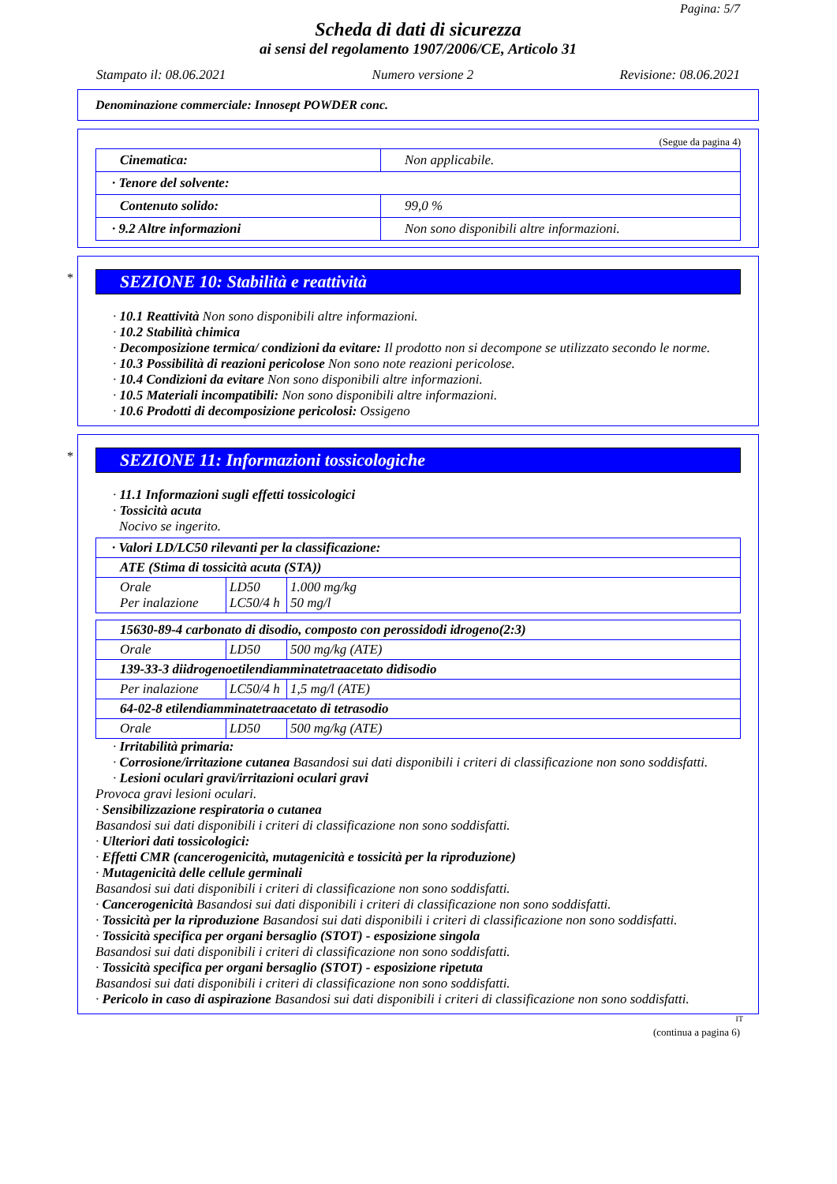Pagina: 5/7
Scheda di dati di sicurezza
ai sensi del regolamento 1907/2006/CE, Articolo 31
Stampato il: 08.06.2021 Numero versione 2 Revisione: 08.06.2021
Denominazione commerciale: Innosept POWDER conc.
(Segue da pagina 4)
| Cinematica: | Non applicabile. |
| · Tenore del solvente: | |
| Contenuto solido: | 99,0 % |
| · 9.2 Altre informazioni | Non sono disponibili altre informazioni. |
*
SEZIONE 10: Stabilità e reattività
· 10.1 Reattività Non sono disponibili altre informazioni.
· 10.2 Stabilità chimica
· Decomposizione termica/ condizioni da evitare: Il prodotto non si decompone se utilizzato secondo le norme.
· 10.3 Possibilità di reazioni pericolose Non sono note reazioni pericolose.
· 10.4 Condizioni da evitare Non sono disponibili altre informazioni.
· 10.5 Materiali incompatibili: Non sono disponibili altre informazioni.
· 10.6 Prodotti di decomposizione pericolosi: Ossigeno
*
SEZIONE 11: Informazioni tossicologiche
· 11.1 Informazioni sugli effetti tossicologici
· Tossicità acuta
Nocivo se ingerito.
| · Valori LD/LC50 rilevanti per la classificazione: | | |
| ATE (Stima di tossicità acuta (STA)) | | |
| Orale Per inalazione | LD50 LC50/4 h | 1.000 mg/kg 50 mg/l |
| 15630-89-4 carbonato di disodio, composto con perossidodi idrogeno(2:3) | | |
| Orale | LD50 | 500 mg/kg (ATE) |
| 139-33-3 diidrogenoetilendiamminatetraacetato didisodio | | |
| Per inalazione | LC50/4 h | 1,5 mg/l (ATE) |
| 64-02-8 etilendiamminatetraacetato di tetrasodio | | |
| Orale | LD50 | 500 mg/kg (ATE) |
· Irritabilità primaria:
· Corrosione/irritazione cutanea Basandosi sui dati disponibili i criteri di classificazione non sono soddisfatti.
· Lesioni oculari gravi/irritazioni oculari gravi
Provoca gravi lesioni oculari.
· Sensibilizzazione respiratoria o cutanea
Basandosi sui dati disponibili i criteri di classificazione non sono soddisfatti.
· Ulteriori dati tossicologici:
· Effetti CMR (cancerogenicità, mutagenicità e tossicità per la riproduzione)
· Mutagenicità delle cellule germinali
Basandosi sui dati disponibili i criteri di classificazione non sono soddisfatti.
· Cancerogenicità Basandosi sui dati disponibili i criteri di classificazione non sono soddisfatti.
· Tossicità per la riproduzione Basandosi sui dati disponibili i criteri di classificazione non sono soddisfatti.
· Tossicità specifica per organi bersaglio (STOT) - esposizione singola
Basandosi sui dati disponibili i criteri di classificazione non sono soddisfatti.
· Tossicità specifica per organi bersaglio (STOT) - esposizione ripetuta
Basandosi sui dati disponibili i criteri di classificazione non sono soddisfatti.
· Pericolo in caso di aspirazione Basandosi sui dati disponibili i criteri di classificazione non sono soddisfatti.
IT
(continua a pagina 6)